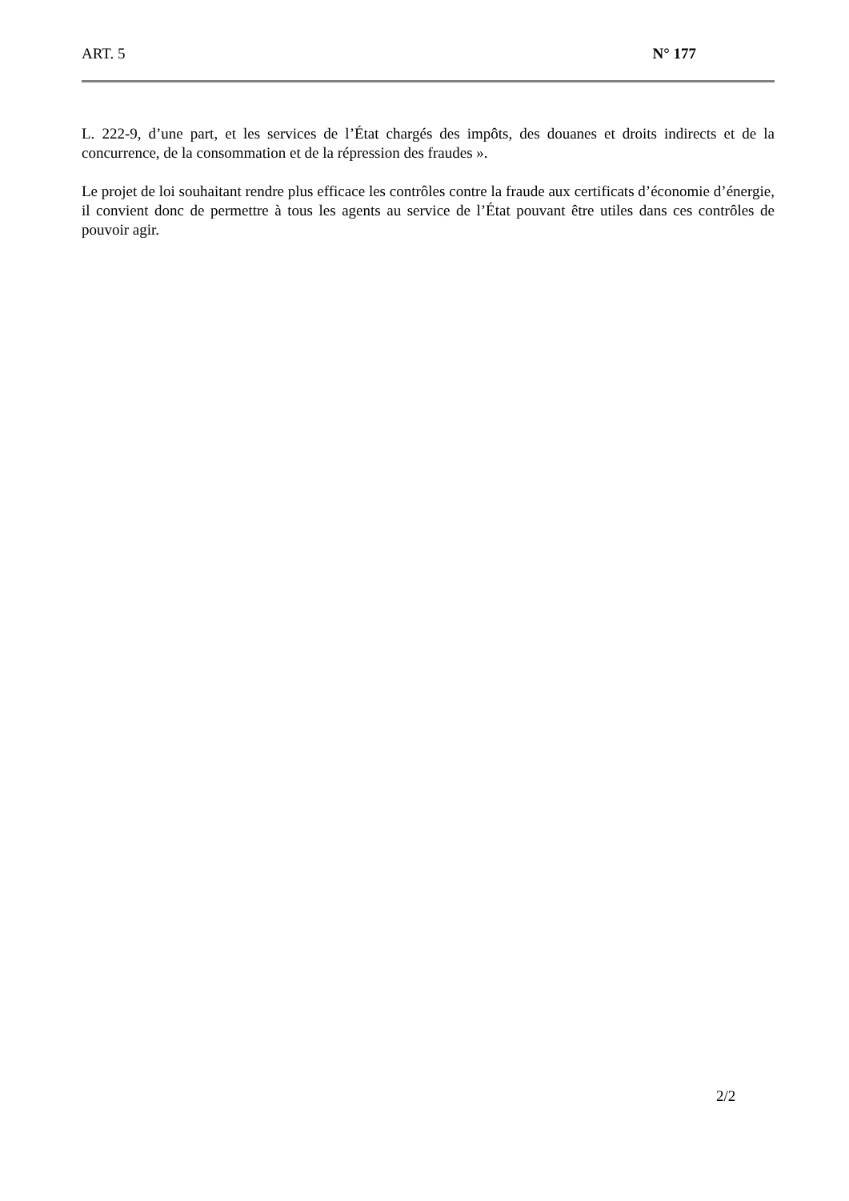ART. 5 N° 177
L. 222-9, d’une part, et les services de l’État chargés des impôts, des douanes et droits indirects et de la concurrence, de la consommation et de la répression des fraudes ».
Le projet de loi souhaitant rendre plus efficace les contrôles contre la fraude aux certificats d’économie d’énergie, il convient donc de permettre à tous les agents au service de l’État pouvant être utiles dans ces contrôles de pouvoir agir.
2/2